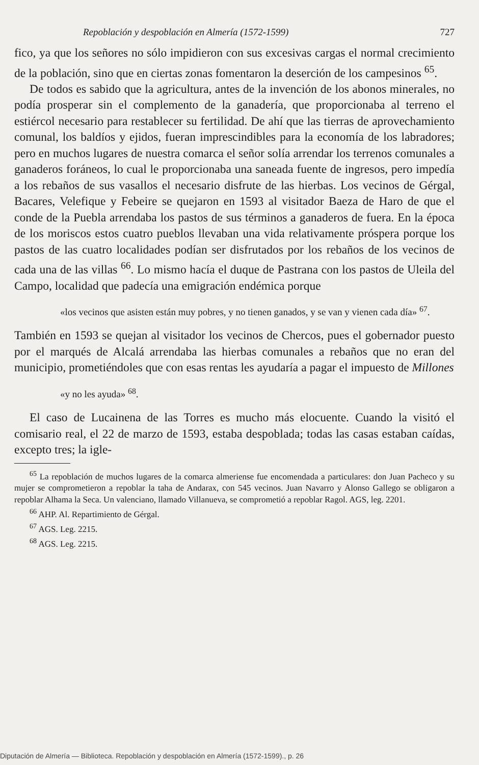Repoblación y despoblación en Almería (1572-1599) 727
fico, ya que los señores no sólo impidieron con sus excesivas cargas el normal crecimiento de la población, sino que en ciertas zonas fomentaron la deserción de los campesinos <sup>65</sup>.
De todos es sabido que la agricultura, antes de la invención de los abonos minerales, no podía prosperar sin el complemento de la ganadería, que proporcionaba al terreno el estiércol necesario para restablecer su fertilidad. De ahí que las tierras de aprovechamiento comunal, los baldíos y ejidos, fueran imprescindibles para la economía de los labradores; pero en muchos lugares de nuestra comarca el señor solía arrendar los terrenos comunales a ganaderos foráneos, lo cual le proporcionaba una saneada fuente de ingresos, pero impedía a los rebaños de sus vasallos el necesario disfrute de las hierbas. Los vecinos de Gérgal, Bacares, Velefique y Febeire se quejaron en 1593 al visitador Baeza de Haro de que el conde de la Puebla arrendaba los pastos de sus términos a ganaderos de fuera. En la época de los moriscos estos cuatro pueblos llevaban una vida relativamente próspera porque los pastos de las cuatro localidades podían ser disfrutados por los rebaños de los vecinos de cada una de las villas <sup>66</sup>. Lo mismo hacía el duque de Pastrana con los pastos de Uleila del Campo, localidad que padecía una emigración endémica porque
«los vecinos que asisten están muy pobres, y no tienen ganados, y se van y vienen cada día» <sup>67</sup>.
También en 1593 se quejan al visitador los vecinos de Chercos, pues el gobernador puesto por el marqués de Alcalá arrendaba las hierbas comunales a rebaños que no eran del municipio, prometiéndoles que con esas rentas les ayudaría a pagar el impuesto de Millones
«y no les ayuda» <sup>68</sup>.
El caso de Lucainena de las Torres es mucho más elocuente. Cuando la visitó el comisario real, el 22 de marzo de 1593, estaba despoblada; todas las casas estaban caídas, excepto tres; la igle-
<sup>65</sup> La repoblación de muchos lugares de la comarca almeriense fue encomendada a particulares: don Juan Pacheco y su mujer se comprometieron a repoblar la taha de Andarax, con 545 vecinos. Juan Navarro y Alonso Gallego se obligaron a repoblar Alhama la Seca. Un valenciano, llamado Villanueva, se comprometió a repoblar Ragol. AGS, leg. 2201.
<sup>66</sup> AHP. Al. Repartimiento de Gérgal.
<sup>67</sup> AGS. Leg. 2215.
<sup>68</sup> AGS. Leg. 2215.
Diputación de Almería — Biblioteca. Repoblación y despoblación en Almería (1572-1599)., p. 26